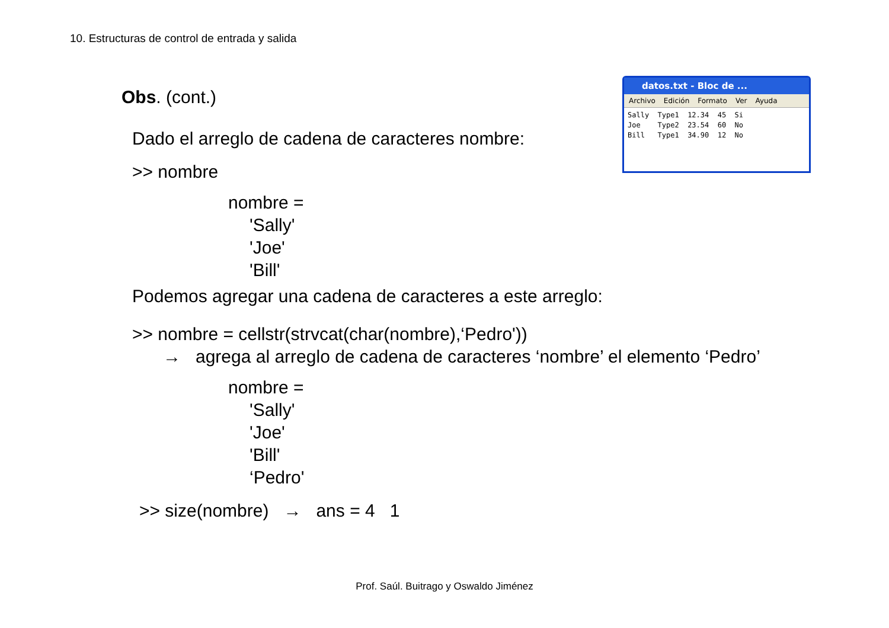10. Estructuras de control de entrada y salida
datos.txt - Bloc de ...
Archivo Edición Formato Ver Ayuda
Sally  Type1  12.34  45  Si
Joe    Type2  23.54  60  No
Bill   Type1  34.90  12  No
Obs. (cont.)
Dado el arreglo de cadena de caracteres nombre:
>> nombre
nombre =
'Sally'
'Joe'
'Bill'
Podemos agregar una cadena de caracteres a este arreglo:
>> nombre = cellstr(strvcat(char(nombre),‘Pedro'))
→ agrega al arreglo de cadena de caracteres ‘nombre’ el elemento ‘Pedro’
nombre =
'Sally'
'Joe'
'Bill'
‘Pedro'
>> size(nombre) → ans = 4 1
Prof. Saúl. Buitrago y Oswaldo Jiménez